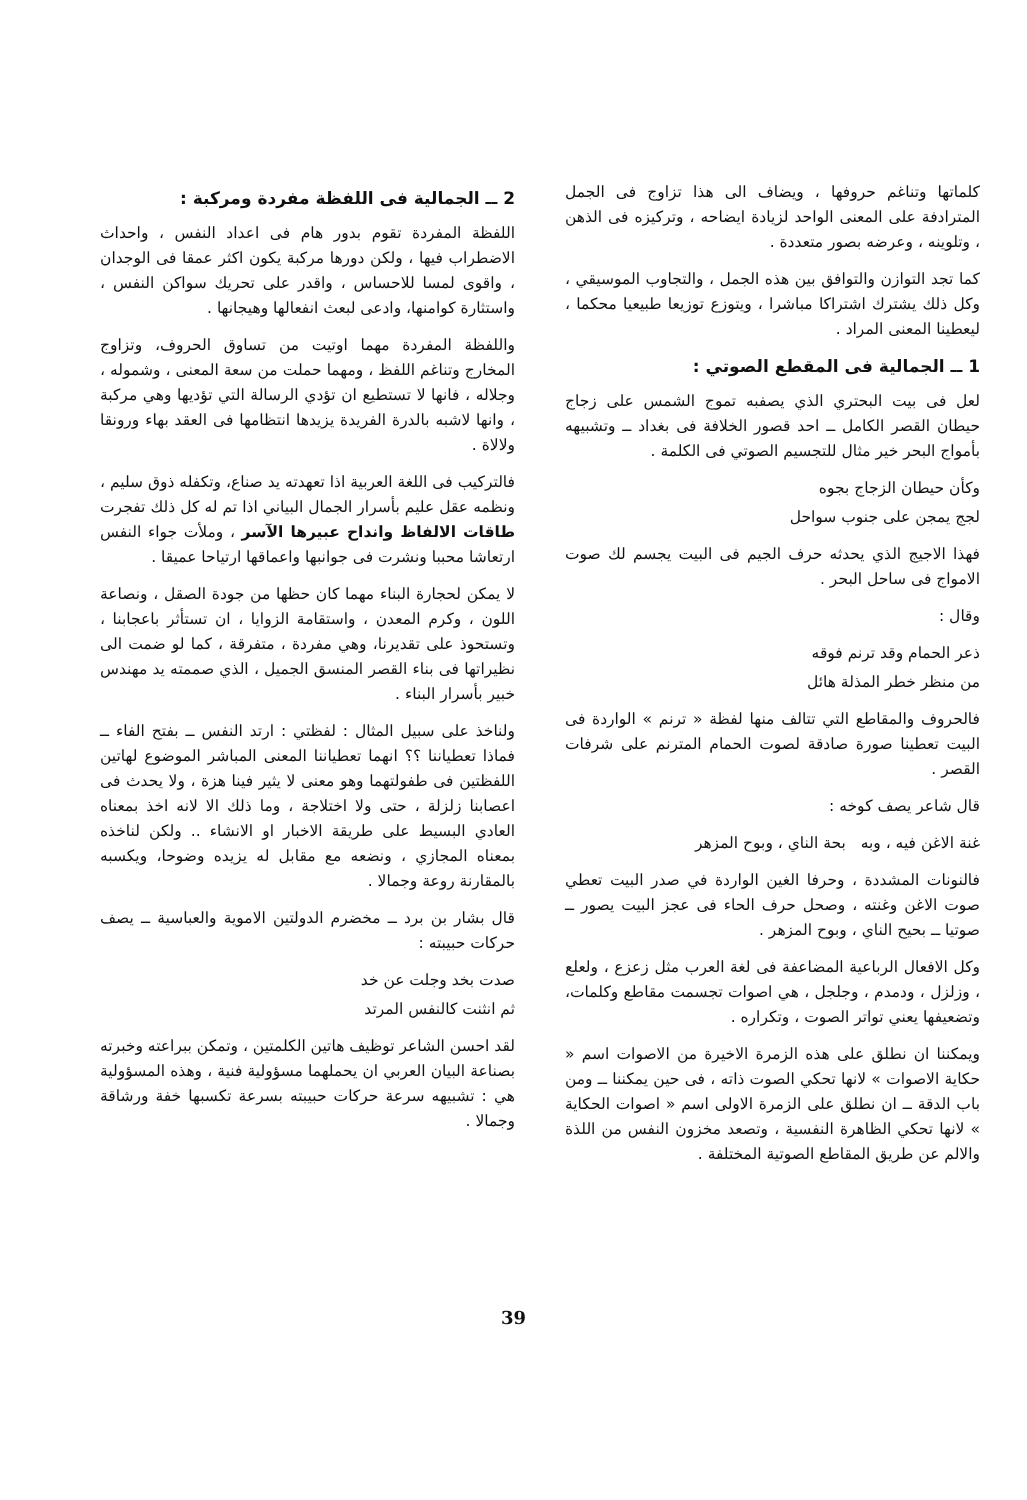كلماتها وتناغم حروفها ، ويضاف الى هذا تزاوج فى الجمل المترادفة على المعنى الواحد لزيادة ايضاحه ، وتركيزه فى الذهن ، وتلوينه ، وعرضه بصور متعددة .
كما تجد التوازن والتوافق بين هذه الجمل ، والتجاوب الموسيقي ، وكل ذلك يشترك اشتراكا مباشرا ، ويتوزع توزيعا طبيعيا محكما ، ليعطينا المعنى المراد .
1 ــ الجمالية فى المقطع الصوتي :
لعل فى بيت البحتري الذي يصفبه تموج الشمس على زجاج حيطان القصر الكامل ــ احد قصور الخلافة فى بغداد ــ وتشبيهه بأمواج البحر خير مثال للتجسيم الصوتي فى الكلمة .
وكأن حيطان الزجاج بجوه
لجج يمجن على جنوب سواحل
فهذا الاجيج الذي يحدثه حرف الجيم فى البيت يجسم لك صوت الامواج فى ساحل البحر .
وقال :
ذعر الحمام وقد ترنم فوقه
من منظر خطر المذلة هائل
فالحروف والمقاطع التي تتالف منها لفظة « ترنم » الواردة فى البيت تعطينا صورة صادقة لصوت الحمام المترنم على شرفات القصر .
قال شاعر يصف كوخه :
غنة الاغن فيه ، وبه بحة الناي ، وبوح المزهر
فالنونات المشددة ، وحرفا الغين الواردة في صدر البيت تعطي صوت الاغن وغنته ، وصحل حرف الحاء فى عجز البيت يصور ــ صوتيا ــ بحيح الناي ، وبوح المزهر .
وكل الافعال الرباعية المضاعفة فى لغة العرب مثل زعزع ، ولعلع ، وزلزل ، ودمدم ، وجلجل ، هي اصوات تجسمت مقاطع وكلمات، وتضعيفها يعني تواتر الصوت ، وتكراره .
ويمكننا ان نطلق على هذه الزمرة الاخيرة من الاصوات اسم « حكاية الاصوات » لانها تحكي الصوت ذاته ، فى حين يمكننا ــ ومن باب الدقة ــ ان نطلق على الزمرة الاولى اسم « اصوات الحكاية » لانها تحكي الظاهرة النفسية ، وتصعد مخزون النفس من اللذة والالم عن طريق المقاطع الصوتية المختلفة .
2 ــ الجمالية فى اللفظة مفردة ومركبة :
اللفظة المفردة تقوم بدور هام فى اعداد النفس ، واحداث الاضطراب فيها ، ولكن دورها مركبة يكون اكثر عمقا فى الوجدان ، واقوى لمسا للاحساس ، واقدر على تحريك سواكن النفس ، واستثارة كوامنها، وادعى لبعث انفعالها وهيجانها .
واللفظة المفردة مهما اوتيت من تساوق الحروف، وتزاوج المخارج وتناغم اللفظ ، ومهما حملت من سعة المعنى ، وشموله ، وجلاله ، فانها لا تستطيع ان تؤدي الرسالة التي تؤديها وهي مركبة ، وانها لاشبه بالدرة الفريدة يزيدها انتظامها فى العقد بهاء ورونقا ولالاة .
فالتركيب فى اللغة العربية اذا تعهدته يد صناع، وتكفله ذوق سليم ، ونظمه عقل عليم بأسرار الجمال البياني اذا تم له كل ذلك تفجرت طاقات الالفاظ وانداح عبيرها الآسر ، وملأت جواء النفس ارتعاشا محببا ونشرت فى جوانبها واعماقها ارتياحا عميقا .
لا يمكن لحجارة البناء مهما كان حظها من جودة الصقل ، ونصاعة اللون ، وكرم المعدن ، واستقامة الزوايا ، ان تستأثر باعجابنا ، وتستحوذ على تقديرنا، وهي مفردة ، متفرقة ، كما لو ضمت الى نظيراتها فى بناء القصر المنسق الجميل ، الذي صممته يد مهندس خبير بأسرار البناء .
ولناخذ على سبيل المثال : لفظتي : ارتد النفس ــ بفتح الفاء ــ فماذا تعطياننا ؟؟ انهما تعطياننا المعنى المباشر الموضوع لهاتين اللفظتين فى طفولتهما وهو معنى لا يثير فينا هزة ، ولا يحدث فى اعصابنا زلزلة ، حتى ولا اختلاجة ، وما ذلك الا لانه اخذ بمعناه العادي البسيط على طريقة الاخبار او الانشاء .. ولكن لناخذه بمعناه المجازي ، ونضعه مع مقابل له يزيده وضوحا، ويكسبه بالمقارنة روعة وجمالا .
قال بشار بن برد ــ مخضرم الدولتين الاموية والعباسية ــ يصف حركات حبيبته :
صدت بخد وجلت عن خد
ثم انثنت كالنفس المرتد
لقد احسن الشاعر توظيف هاتين الكلمتين ، وتمكن ببراعته وخبرته بصناعة البيان العربي ان يحملهما مسؤولية فنية ، وهذه المسؤولية هي : تشبيهه سرعة حركات حبيبته بسرعة تكسبها خفة ورشاقة وجمالا .
39